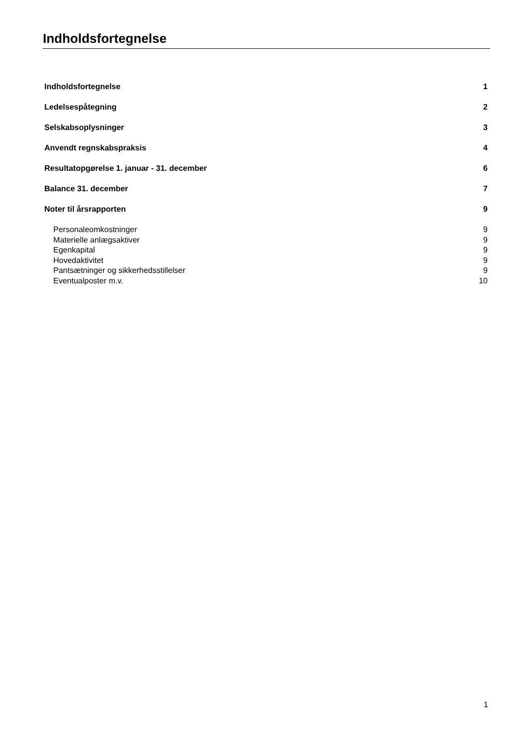Indholdsfortegnelse
Indholdsfortegnelse 1
Ledelsespåtegning 2
Selskabsoplysninger 3
Anvendt regnskabspraksis 4
Resultatopgørelse 1. januar - 31. december 6
Balance 31. december 7
Noter til årsrapporten 9
Personaleomkostninger 9
Materielle anlægsaktiver 9
Egenkapital 9
Hovedaktivitet 9
Pantsætninger og sikkerhedsstillelser 9
Eventualposter m.v. 10
1